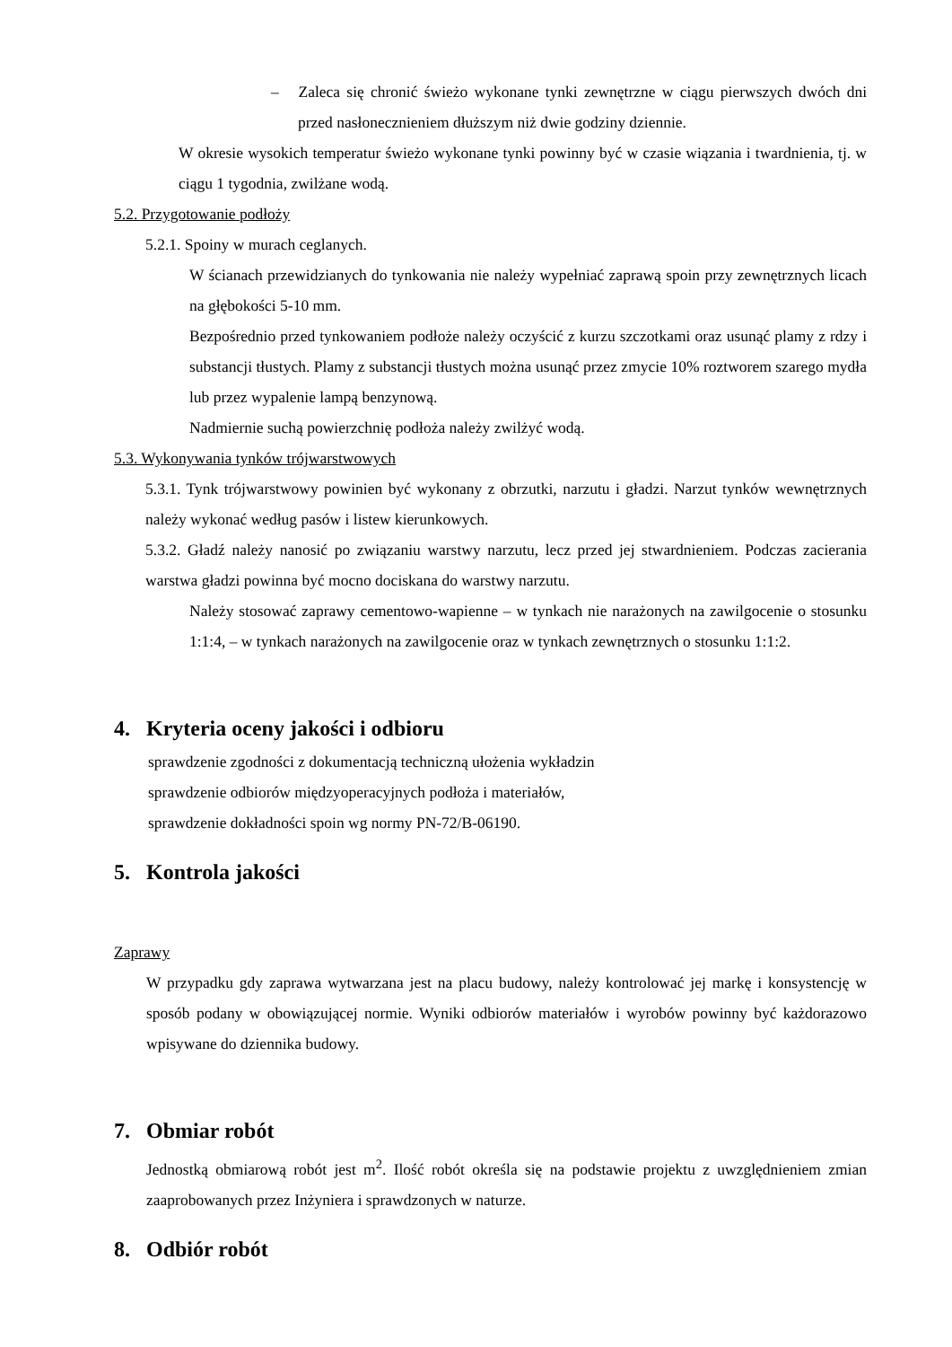– Zaleca się chronić świeżo wykonane tynki zewnętrzne w ciągu pierwszych dwóch dni przed nasłonecznieniem dłuższym niż dwie godziny dziennie.
W okresie wysokich temperatur świeżo wykonane tynki powinny być w czasie wiązania i twardnienia, tj. w ciągu 1 tygodnia, zwilżane wodą.
5.2. Przygotowanie podłoży
5.2.1. Spoiny w murach ceglanych.
W ścianach przewidzianych do tynkowania nie należy wypełniać zaprawą spoin przy zewnętrznych licach na głębokości 5-10 mm.
Bezpośrednio przed tynkowaniem podłoże należy oczyścić z kurzu szczotkami oraz usunąć plamy z rdzy i substancji tłustych. Plamy z substancji tłustych można usunąć przez zmycie 10% roztworem szarego mydła lub przez wypalenie lampą benzynową.
Nadmiernie suchą powierzchnię podłoża należy zwilżyć wodą.
5.3. Wykonywania tynków trójwarstwowych
5.3.1. Tynk trójwarstwowy powinien być wykonany z obrzutki, narzutu i gładzi. Narzut tynków wewnętrznych należy wykonać według pasów i listew kierunkowych.
5.3.2. Gładź należy nanosić po związaniu warstwy narzutu, lecz przed jej stwardnieniem. Podczas zacierania warstwa gładzi powinna być mocno dociskana do warstwy narzutu.
Należy stosować zaprawy cementowo-wapienne – w tynkach nie narażonych na zawilgocenie o stosunku 1:1:4, – w tynkach narażonych na zawilgocenie oraz w tynkach zewnętrznych o stosunku 1:1:2.
4. Kryteria oceny jakości i odbioru
sprawdzenie zgodności z dokumentacją techniczną ułożenia wykładzin
sprawdzenie odbiorów międzyoperacyjnych podłoża i materiałów,
sprawdzenie dokładności spoin wg normy PN-72/B-06190.
5. Kontrola jakości
Zaprawy
W przypadku gdy zaprawa wytwarzana jest na placu budowy, należy kontrolować jej markę i konsystencję w sposób podany w obowiązującej normie. Wyniki odbiorów materiałów i wyrobów powinny być każdorazowo wpisywane do dziennika budowy.
7. Obmiar robót
Jednostką obmiarową robót jest m<sup>2</sup>. Ilość robót określa się na podstawie projektu z uwzględnieniem zmian zaaprobowanych przez Inżyniera i sprawdzonych w naturze.
8. Odbiór robót